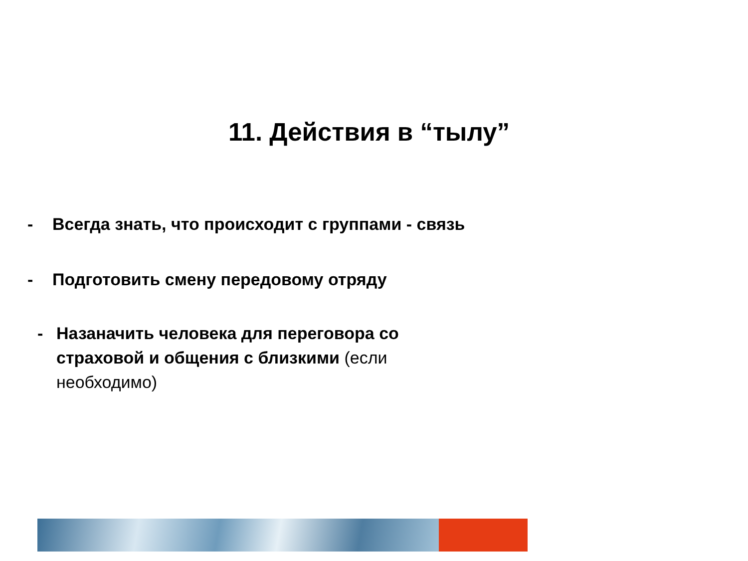11. Действия в “тылу”
- Всегда знать, что происходит с группами - связь
- Подготовить смену передовому отряду
- Назаначить человека для переговора со
страховой и общения с близкими (если
необходимо)